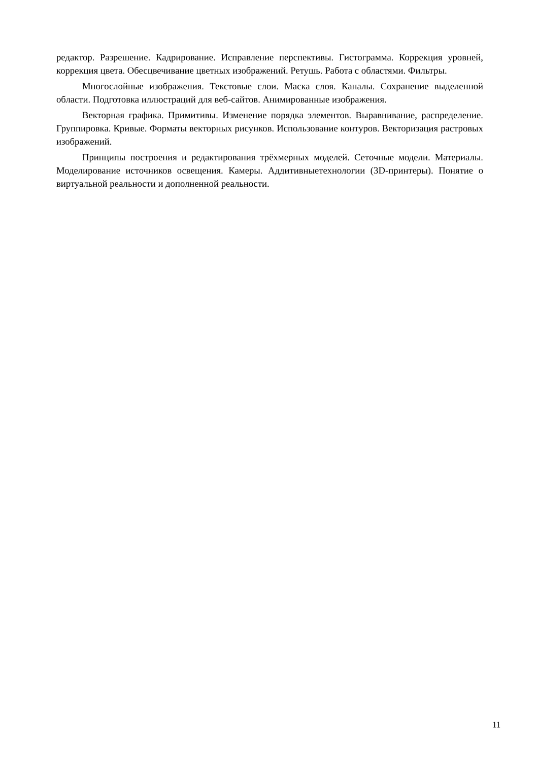редактор. Разрешение. Кадрирование. Исправление перспективы. Гистограмма. Коррекция уровней, коррекция цвета. Обесцвечивание цветных изображений. Ретушь. Работа с областями. Фильтры.
Многослойные изображения. Текстовые слои. Маска слоя. Каналы. Сохранение выделенной области. Подготовка иллюстраций для веб-сайтов. Анимированные изображения.
Векторная графика. Примитивы. Изменение порядка элементов. Выравнивание, распределение. Группировка. Кривые. Форматы векторных рисунков. Использование контуров. Векторизация растровых изображений.
Принципы построения и редактирования трёхмерных моделей. Сеточные модели. Материалы. Моделирование источников освещения. Камеры. Аддитивныетехнологии (3D-принтеры). Понятие о виртуальной реальности и дополненной реальности.
11